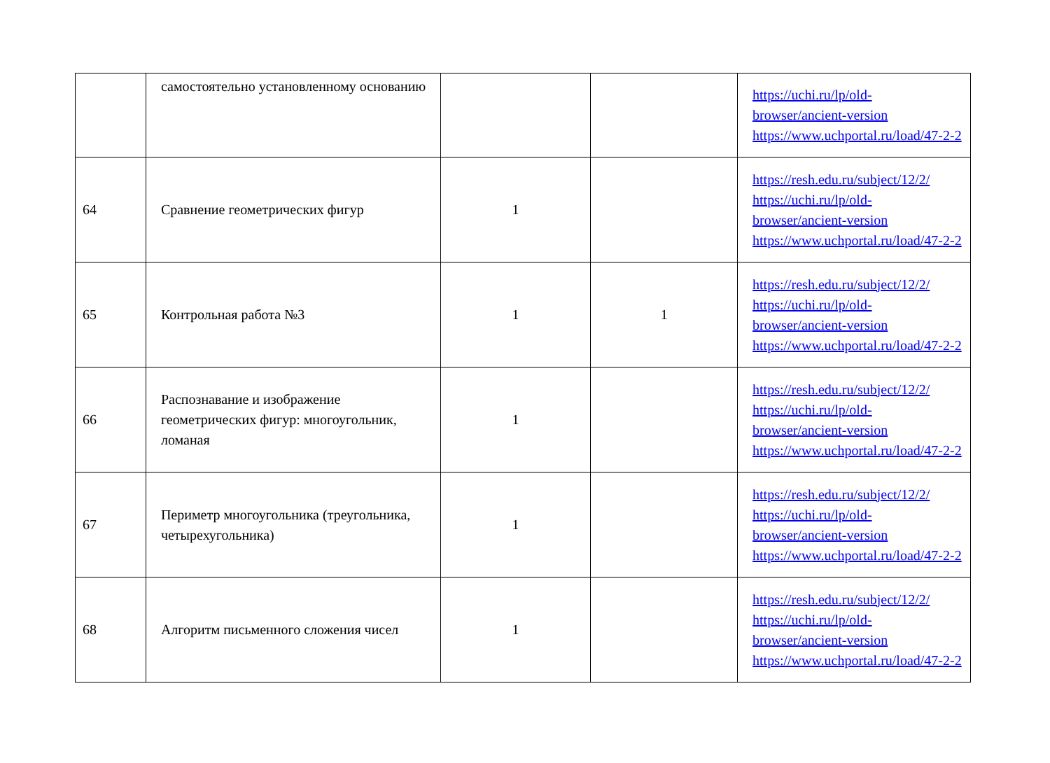| | самостоятельно установленному основанию | | | https://uchi.ru/lp/old-browser/ancient-version https://www.uchportal.ru/load/47-2-2 |
| 64 | Сравнение геометрических фигур | 1 | | https://resh.edu.ru/subject/12/2/ https://uchi.ru/lp/old-browser/ancient-version https://www.uchportal.ru/load/47-2-2 |
| 65 | Контрольная работа №3 | 1 | 1 | https://resh.edu.ru/subject/12/2/ https://uchi.ru/lp/old-browser/ancient-version https://www.uchportal.ru/load/47-2-2 |
| 66 | Распознавание и изображение геометрических фигур: многоугольник, ломаная | 1 | | https://resh.edu.ru/subject/12/2/ https://uchi.ru/lp/old-browser/ancient-version https://www.uchportal.ru/load/47-2-2 |
| 67 | Периметр многоугольника (треугольника, четырехугольника) | 1 | | https://resh.edu.ru/subject/12/2/ https://uchi.ru/lp/old-browser/ancient-version https://www.uchportal.ru/load/47-2-2 |
| 68 | Алгоритм письменного сложения чисел | 1 | | https://resh.edu.ru/subject/12/2/ https://uchi.ru/lp/old-browser/ancient-version https://www.uchportal.ru/load/47-2-2 |